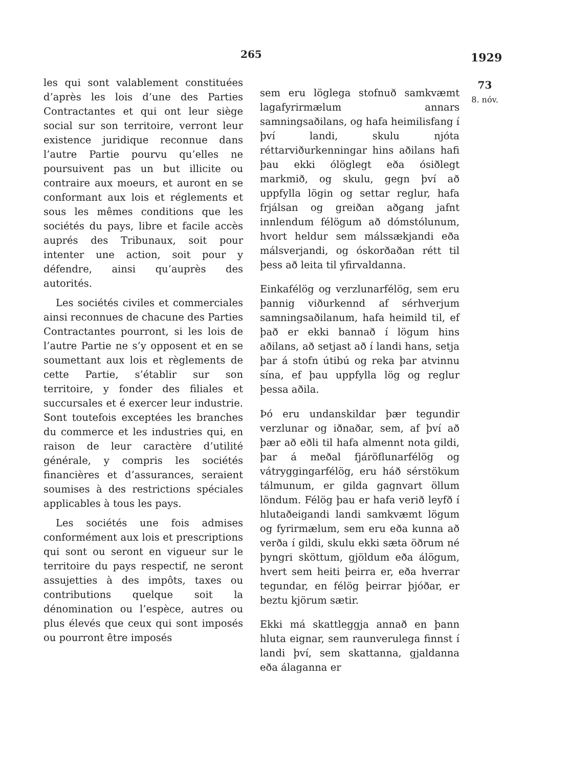265 1929
les qui sont valablement constituées d’après les lois d’une des Parties Contractantes et qui ont leur siège social sur son territoire, verront leur existence juridique reconnue dans l’autre Partie pourvu qu’elles ne poursuivent pas un but illicite ou contraire aux moeurs, et auront en se conformant aux lois et réglements et sous les mêmes conditions que les sociétés du pays, libre et facile accès auprés des Tribunaux, soit pour intenter une action, soit pour y défendre, ainsi qu’auprès des autorités.
Les sociétés civiles et commerciales ainsi reconnues de chacune des Parties Contractantes pourront, si les lois de l’autre Partie ne s’y opposent et en se soumettant aux lois et règlements de cette Partie, s’établir sur son territoire, y fonder des filiales et succursales et é exercer leur industrie. Sont toutefois exceptées les branches du commerce et les industries qui, en raison de leur caractère d’utilité générale, y compris les sociétés financières et d’assurances, seraient soumises à des restrictions spéciales applicables à tous les pays.
Les sociétés une fois admises conformément aux lois et prescriptions qui sont ou seront en vigueur sur le territoire du pays respectif, ne seront assujetties à des impôts, taxes ou contributions quelque soit la dénomination ou l’espèce, autres ou plus élevés que ceux qui sont imposés ou pourront être imposés
sem eru löglega stofnuð samkvæmt lagafyrirmælum annars samningsaðilans, og hafa heimilisfang í því landi, skulu njóta réttarviðurkenningar hins aðilans hafi þau ekki ólöglegt eða ósiðlegt markmið, og skulu, gegn því að uppfylla lögin og settar reglur, hafa frjálsan og greiðan aðgang jafnt innlendum félögum að dómstólunum, hvort heldur sem málssækjandi eða málsverjandi, og óskorðaðan rétt til þess að leita til yfirvaldanna.
Einkafélög og verzlunarfélög, sem eru þannig viðurkennd af sérhverjum samningsaðilanum, hafa heimild til, ef það er ekki bannað í lögum hins aðilans, að setjast að í landi hans, setja þar á stofn útibú og reka þar atvinnu sína, ef þau uppfylla lög og reglur þessa aðila.
Þó eru undanskildar þær tegundir verzlunar og iðnaðar, sem, af því að þær að eðli til hafa almennt nota gildi, þar á meðal fjáröflunarfélög og vátryggingarfélög, eru háð sérstökum tálmunum, er gilda gagnvart öllum löndum. Félög þau er hafa verið leyfð í hlutaðeigandi landi samkvæmt lögum og fyrirmælum, sem eru eða kunna að verða í gildi, skulu ekki sæta öðrum né þyngri sköttum, gjöldum eða álögum, hvert sem heiti þeirra er, eða hverrar tegundar, en félög þeirrar þjóðar, er beztu kjörum sætir.
Ekki má skattleggja annað en þann hluta eignar, sem raunverulega finnst í landi því, sem skattanna, gjaldanna eða álaganna er
73
8. nóv.